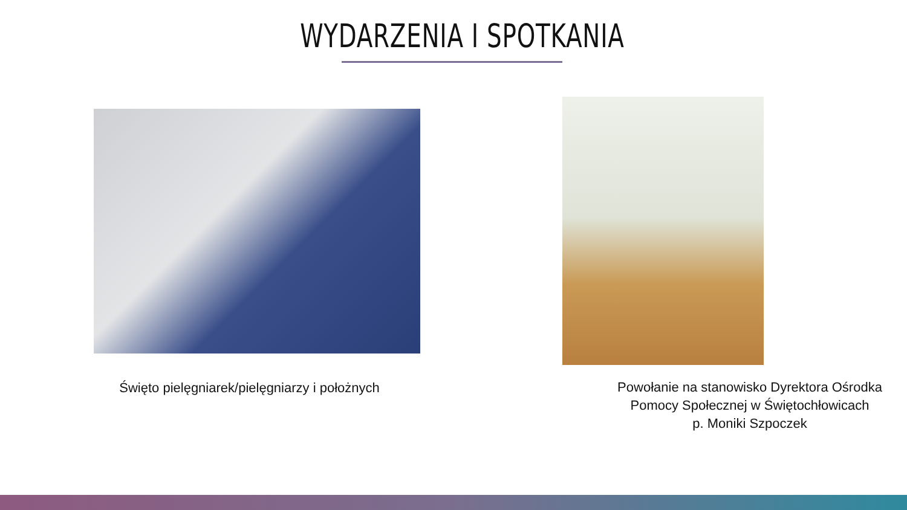WYDARZENIA I SPOTKANIA
Święto pielęgniarek/pielęgniarzy i położnych
Powołanie na stanowisko Dyrektora Ośrodka
Pomocy Społecznej w Świętochłowicach
p. Moniki Szpoczek